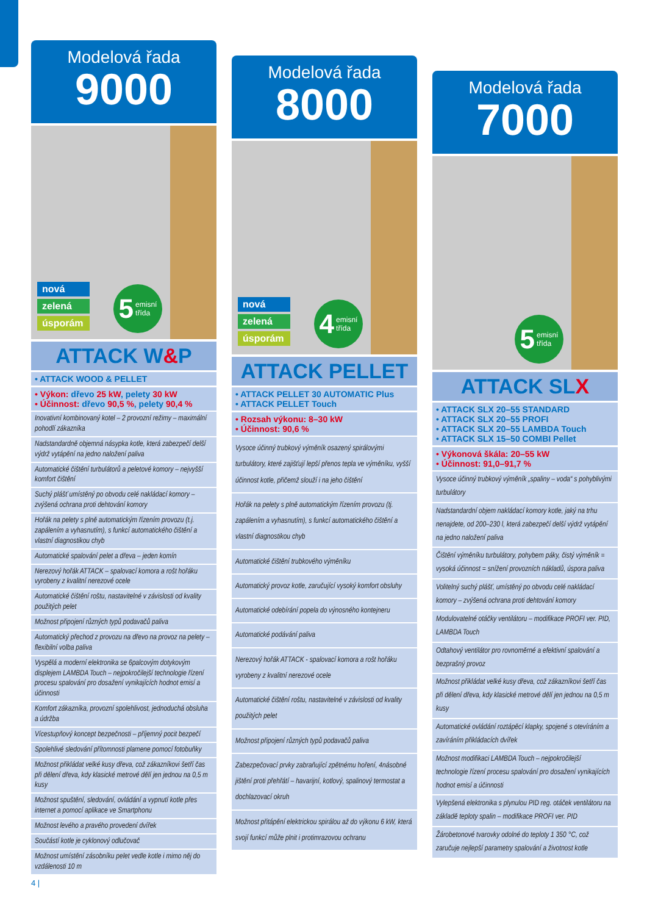Modelová řada
9000
nová
zelená
úsporám
5 emisní
třída
ATTACK W&P
• ATTACK WOOD & PELLET
• Výkon: dřevo 25 kW, pelety 30 kW
• Účinnost: dřevo 90,5 %, pelety 90,4 %
Inovativní kombinovaný kotel – 2 provozní režimy – maximální pohodlí zákazníka
Nadstandardně objemná násypka kotle, která zabezpečí delší výdrž vytápění na jedno naložení paliva
Automatické čištění turbulátorů a peletové komory – nejvyšší komfort čištění
Suchý plášť umístěný po obvodu celé nakládací komory – zvýšená ochrana proti dehtování komory
Hořák na pelety s plně automatickým řízením provozu (t.j. zapálením a vyhasnutím), s funkcí automatického čištění a vlastní diagnostikou chyb
Automatické spalování pelet a dřeva – jeden komín
Nerezový hořák ATTACK – spalovací komora a rošt hořáku vyrobeny z kvalitní nerezové ocele
Automatické čištění roštu, nastavitelné v závislosti od kvality použitých pelet
Možnost připojení různých typů podavačů paliva
Automatický přechod z provozu na dřevo na provoz na pelety – flexibilní volba paliva
Vyspělá a moderní elektronika se 6palcovým dotykovým displejem LAMBDA Touch – nejpokročilejší technologie řízení procesu spalování pro dosažení vynikajících hodnot emisí a účinnosti
Komfort zákazníka, provozní spolehlivost, jednoduchá obsluha a údržba
Vícestupňový koncept bezpečnosti – příjemný pocit bezpečí
Spolehlivé sledování přítomnosti plamene pomocí fotobuňky
Možnost přikládat velké kusy dřeva, což zákazníkovi šetří čas při dělení dřeva, kdy klasické metrové dělí jen jednou na 0,5 m kusy
Možnost spuštění, sledování, ovládání a vypnutí kotle přes internet a pomocí aplikace ve Smartphonu
Možnost levého a pravého provedení dvířek
Součástí kotle je cyklonový odlučovač
Možnost umístění zásobníku pelet vedle kotle i mimo něj do vzdálenosti 10 m
Modelová řada
8000
nová
zelená
úsporám
4 emisní
třída
ATTACK PELLET
• ATTACK PELLET 30 AUTOMATIC Plus
• ATTACK PELLET Touch
• Rozsah výkonu: 8–30 kW
• Účinnost: 90,6 %
Vysoce účinný trubkový výměník osazený spirálovými turbulátory, které zajišťují lepší přenos tepla ve výměníku, vyšší účinnost kotle, přičemž slouží i na jeho čištění
Hořák na pelety s plně automatickým řízením provozu (tj. zapálením a vyhasnutím), s funkcí automatického čištění a vlastní diagnostikou chyb
Automatické čištění trubkového výměníku
Automatický provoz kotle, zaručující vysoký komfort obsluhy
Automatické odebírání popela do výnosného kontejneru
Automatické podávání paliva
Nerezový hořák ATTACK - spalovací komora a rošt hořáku vyrobeny z kvalitní nerezové ocele
Automatické čištění roštu, nastavitelné v závislosti od kvality použitých pelet
Možnost připojení různých typů podavačů paliva
Zabezpečovací prvky zabraňující zpětnému hoření, 4násobné jištění proti přehřátí – havarijní, kotlový, spalinový termostat a dochlazovací okruh
Možnost přitápění elektrickou spirálou až do výkonu 6 kW, která svojí funkcí může plnit i protimrazovou ochranu
Modelová řada
7000
5 emisní
třída
ATTACK SLX
• ATTACK SLX 20–55 STANDARD
• ATTACK SLX 20–55 PROFI
• ATTACK SLX 20–55 LAMBDA Touch
• ATTACK SLX 15–50 COMBI Pellet
• Výkonová škála: 20–55 kW
• Účinnost: 91,0–91,7 %
Vysoce účinný trubkový výměník „spaliny – voda“ s pohyblivými turbulátory
Nadstandardní objem nakládací komory kotle, jaký na trhu nenajdete, od 200–230 l, která zabezpečí delší výdrž vytápění na jedno naložení paliva
Čištění výměníku turbulátory, pohybem páky, čistý výměník = vysoká účinnost = snížení provozních nákladů, úspora paliva
Volitelný suchý plášť, umístěný po obvodu celé nakládací komory – zvýšená ochrana proti dehtování komory
Modulovatelné otáčky ventilátoru – modifikace PROFI ver. PID, LAMBDA Touch
Odtahový ventilátor pro rovnoměrné a efektivní spalování a bezprašný provoz
Možnost přikládat velké kusy dřeva, což zákazníkovi šetří čas při dělení dřeva, kdy klasické metrové dělí jen jednou na 0,5 m kusy
Automatické ovládání roztápěcí klapky, spojené s otevíráním a zavíráním přikládacích dvířek
Možnost modifikaci LAMBDA Touch – nejpokročilejší technologie řízení procesu spalování pro dosažení vynikajících hodnot emisí a účinnosti
Vylepšená elektronika s plynulou PID reg. otáček ventilátoru na základě teploty spalin – modifikace PROFI ver. PID
Žárobetonové tvarovky odolné do teploty 1 350 °C, což zaručuje nejlepší parametry spalování a životnost kotle
4 |